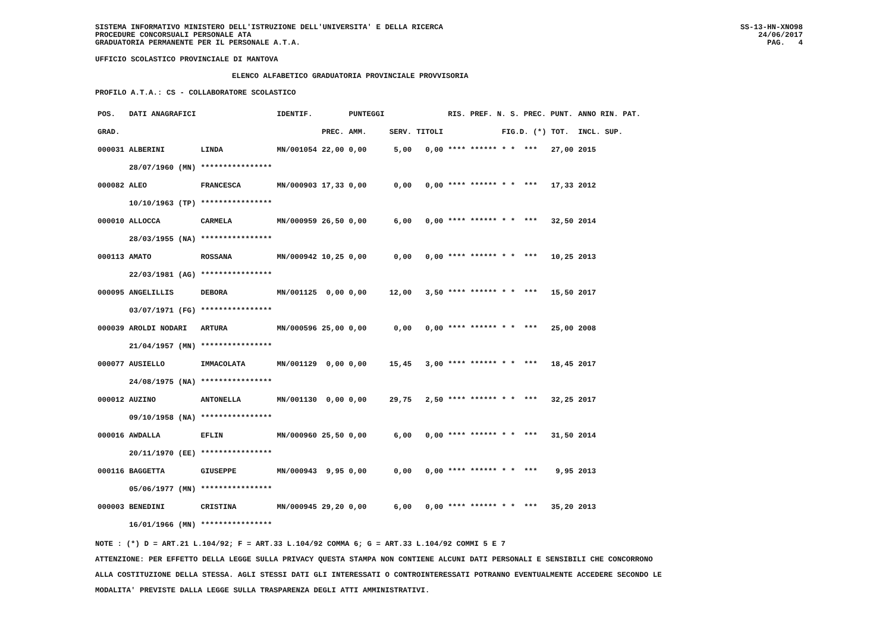SISTEMA INFORMATIVO MINISTERO DELL'ISTRUZIONE DELL'UNIVERSITA' E DELLA RICERCA
PROCEDURE CONCORSUALI PERSONALE ATA
GRADUATORIA PERMANENTE PER IL PERSONALE A.T.A.
SS-13-HN-XNO98
24/06/2017
PAG. 4
UFFICIO SCOLASTICO PROVINCIALE DI MANTOVA
ELENCO ALFABETICO GRADUATORIA PROVINCIALE PROVVISORIA
PROFILO A.T.A.: CS - COLLABORATORE SCOLASTICO
| POS. | DATI ANAGRAFICI | | IDENTIF. | | PUNTEGGI | | | RIS. PREF. N. S. PREC. PUNT. | | | ANNO RIN. PAT. |
| --- | --- | --- | --- | --- | --- | --- | --- | --- | --- | --- | --- |
| GRAD. | | | | PREC. | AMM. | SERV. | TITOLI | | FIG.D. (*) | TOT. | INCL. SUP. |
| 000031 | ALBERINI | LINDA | MN/001054 | 22,00 | 0,00 | 5,00 | 0,00 | **** ****** | * * *** | 27,00 | 2015 |
| | 28/07/1960 (MN) | **************** | | | | | | | | | |
| 000082 | ALEO | FRANCESCA | MN/000903 | 17,33 | 0,00 | 0,00 | 0,00 | **** ****** | * * *** | 17,33 | 2012 |
| | 10/10/1963 (TP) | **************** | | | | | | | | | |
| 000010 | ALLOCCA | CARMELA | MN/000959 | 26,50 | 0,00 | 6,00 | 0,00 | **** ****** | * * *** | 32,50 | 2014 |
| | 28/03/1955 (NA) | **************** | | | | | | | | | |
| 000113 | AMATO | ROSSANA | MN/000942 | 10,25 | 0,00 | 0,00 | 0,00 | **** ****** | * * *** | 10,25 | 2013 |
| | 22/03/1981 (AG) | **************** | | | | | | | | | |
| 000095 | ANGELILLIS | DEBORA | MN/001125 | 0,00 | 0,00 | 12,00 | 3,50 | **** ****** | * * *** | 15,50 | 2017 |
| | 03/07/1971 (FG) | **************** | | | | | | | | | |
| 000039 | AROLDI NODARI | ARTURA | MN/000596 | 25,00 | 0,00 | 0,00 | 0,00 | **** ****** | * * *** | 25,00 | 2008 |
| | 21/04/1957 (MN) | **************** | | | | | | | | | |
| 000077 | AUSIELLO | IMMACOLATA | MN/001129 | 0,00 | 0,00 | 15,45 | 3,00 | **** ****** | * * *** | 18,45 | 2017 |
| | 24/08/1975 (NA) | **************** | | | | | | | | | |
| 000012 | AUZINO | ANTONELLA | MN/001130 | 0,00 | 0,00 | 29,75 | 2,50 | **** ****** | * * *** | 32,25 | 2017 |
| | 09/10/1958 (NA) | **************** | | | | | | | | | |
| 000016 | AWDALLA | EFLIN | MN/000960 | 25,50 | 0,00 | 6,00 | 0,00 | **** ****** | * * *** | 31,50 | 2014 |
| | 20/11/1970 (EE) | **************** | | | | | | | | | |
| 000116 | BAGGETTA | GIUSEPPE | MN/000943 | 9,95 | 0,00 | 0,00 | 0,00 | **** ****** | * * *** | 9,95 | 2013 |
| | 05/06/1977 (MN) | **************** | | | | | | | | | |
| 000003 | BENEDINI | CRISTINA | MN/000945 | 29,20 | 0,00 | 6,00 | 0,00 | **** ****** | * * *** | 35,20 | 2013 |
| | 16/01/1966 (MN) | **************** | | | | | | | | | |
NOTE : (*) D = ART.21 L.104/92; F = ART.33 L.104/92 COMMA 6; G = ART.33 L.104/92 COMMI 5 E 7
ATTENZIONE: PER EFFETTO DELLA LEGGE SULLA PRIVACY QUESTA STAMPA NON CONTIENE ALCUNI DATI PERSONALI E SENSIBILI CHE CONCORRONO
ALLA COSTITUZIONE DELLA STESSA. AGLI STESSI DATI GLI INTERESSATI O CONTROINTERESSATI POTRANNO EVENTUALMENTE ACCEDERE SECONDO LE
MODALITA' PREVISTE DALLA LEGGE SULLA TRASPARENZA DEGLI ATTI AMMINISTRATIVI.